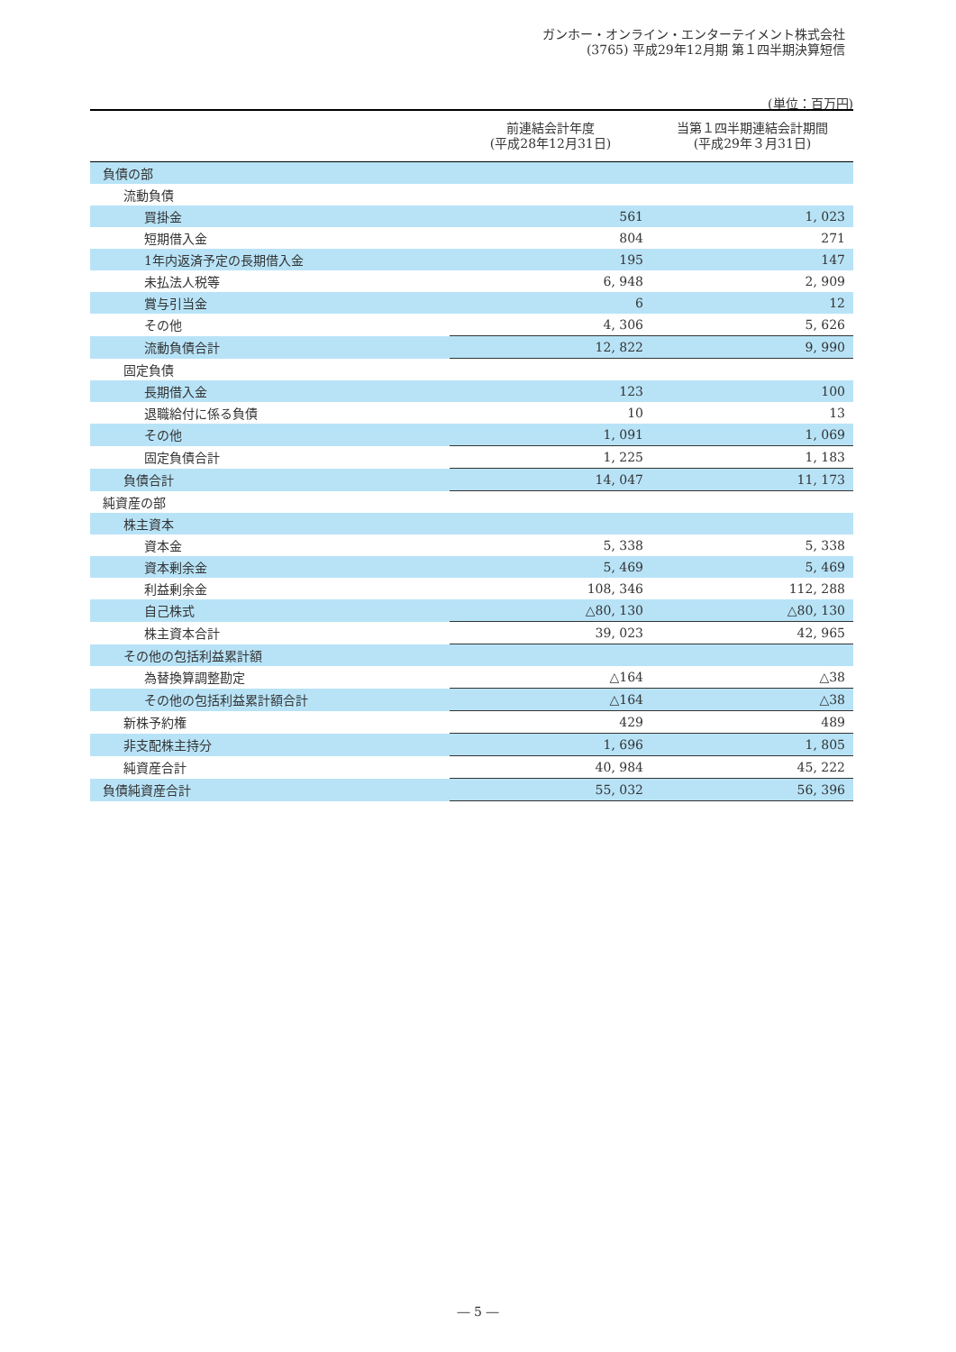ガンホー・オンライン・エンターテイメント株式会社
(3765) 平成29年12月期 第１四半期決算短信
(単位：百万円)
| | 前連結会計年度 (平成28年12月31日) | 当第１四半期連結会計期間 (平成29年３月31日) |
| --- | --- | --- |
| 負債の部 | | |
| 流動負債 | | |
| 買掛金 | 561 | 1, 023 |
| 短期借入金 | 804 | 271 |
| 1年内返済予定の長期借入金 | 195 | 147 |
| 未払法人税等 | 6, 948 | 2, 909 |
| 賞与引当金 | 6 | 12 |
| その他 | 4, 306 | 5, 626 |
| 流動負債合計 | 12, 822 | 9, 990 |
| 固定負債 | | |
| 長期借入金 | 123 | 100 |
| 退職給付に係る負債 | 10 | 13 |
| その他 | 1, 091 | 1, 069 |
| 固定負債合計 | 1, 225 | 1, 183 |
| 負債合計 | 14, 047 | 11, 173 |
| 純資産の部 | | |
| 株主資本 | | |
| 資本金 | 5, 338 | 5, 338 |
| 資本剰余金 | 5, 469 | 5, 469 |
| 利益剰余金 | 108, 346 | 112, 288 |
| 自己株式 | △80, 130 | △80, 130 |
| 株主資本合計 | 39, 023 | 42, 965 |
| その他の包括利益累計額 | | |
| 為替換算調整勘定 | △164 | △38 |
| その他の包括利益累計額合計 | △164 | △38 |
| 新株予約権 | 429 | 489 |
| 非支配株主持分 | 1, 696 | 1, 805 |
| 純資産合計 | 40, 984 | 45, 222 |
| 負債純資産合計 | 55, 032 | 56, 396 |
― 5 ―